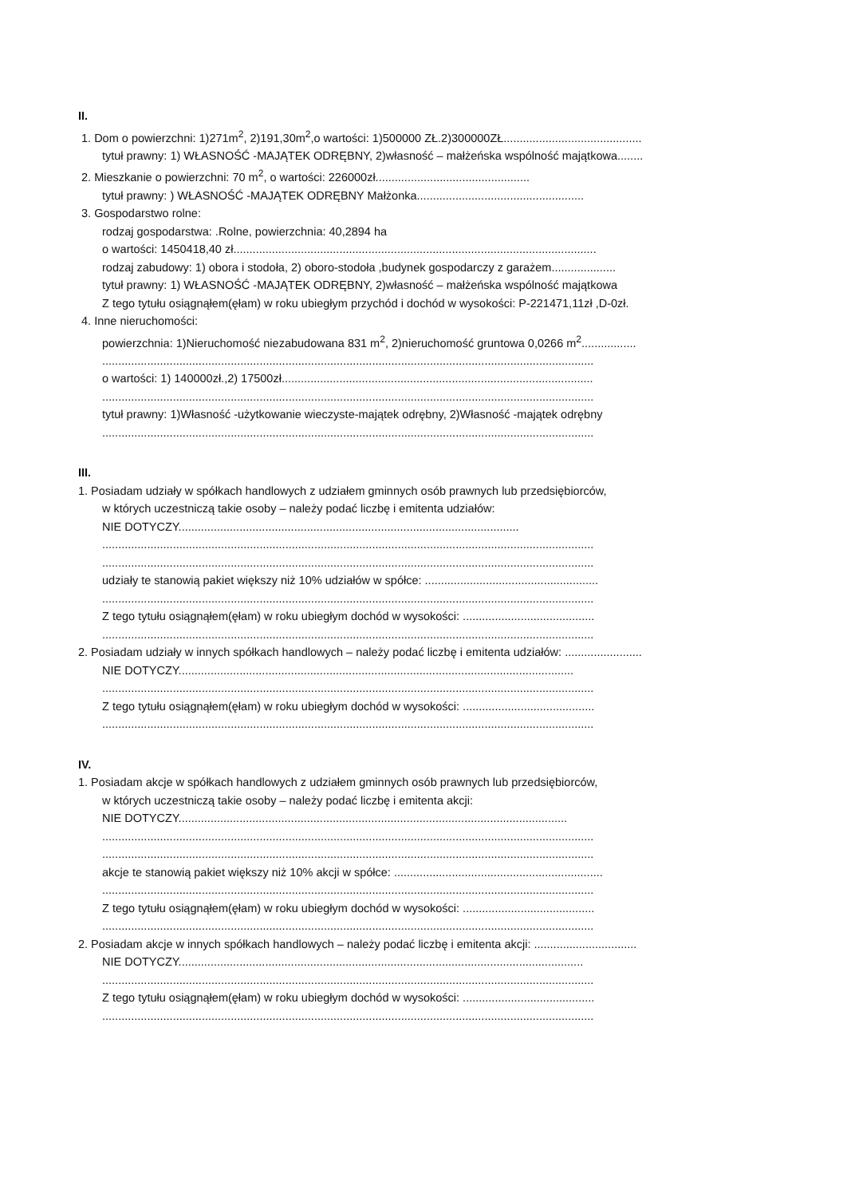II.
1. Dom o powierzchni: 1)271m<sup>2</sup>, 2)191,30m<sup>2</sup>,o wartości: 1)500000 ZŁ.2)300000ZŁ...........................................
tytuł prawny: 1) WŁASNOŚĆ -MAJĄTEK ODRĘBNY, 2)własność – małżeńska wspólność majątkowa........
2. Mieszkanie o powierzchni: 70 m<sup>2</sup>, o wartości: 226000zł................................................
tytuł prawny: ) WŁASNOŚĆ -MAJĄTEK ODRĘBNY Małżonka....................................................
3. Gospodarstwo rolne:
rodzaj gospodarstwa: .Rolne, powierzchnia: 40,2894 ha
o wartości: 1450418,40 zł.................................................................................................................
rodzaj zabudowy: 1) obora i stodoła, 2) oboro-stodoła ,budynek gospodarczy z garażem....................
tytuł prawny: 1) WŁASNOŚĆ -MAJĄTEK ODRĘBNY, 2)własność – małżeńska wspólność majątkowa
Z tego tytułu osiągnąłem(ęłam) w roku ubiegłym przychód i dochód w wysokości: P-221471,11zł ,D-0zł.
4. Inne nieruchomości:
powierzchnia: 1)Nieruchomość niezabudowana 831 m<sup>2</sup>, 2)nieruchomość gruntowa 0,0266 m<sup>2</sup>.................
.........................................................................................................................................................
o wartości: 1) 140000zł.,2) 17500zł.................................................................................................
.........................................................................................................................................................
tytuł prawny: 1)Własność -użytkowanie wieczyste-majątek odrębny, 2)Własność -majątek odrębny
.........................................................................................................................................................
III.
1. Posiadam udziały w spółkach handlowych z udziałem gminnych osób prawnych lub przedsiębiorców,
w których uczestniczą takie osoby – należy podać liczbę i emitenta udziałów:
NIE DOTYCZY..........................................................................................................
.........................................................................................................................................................
.........................................................................................................................................................
udziały te stanowią pakiet większy niż 10% udziałów w spółce: ......................................................
.........................................................................................................................................................
Z tego tytułu osiągnąłem(ęłam) w roku ubiegłym dochód w wysokości: .........................................
.........................................................................................................................................................
2. Posiadam udziały w innych spółkach handlowych – należy podać liczbę i emitenta udziałów: ........................
NIE DOTYCZY...........................................................................................................................
.........................................................................................................................................................
Z tego tytułu osiągnąłem(ęłam) w roku ubiegłym dochód w wysokości: .........................................
.........................................................................................................................................................
IV.
1. Posiadam akcje w spółkach handlowych z udziałem gminnych osób prawnych lub przedsiębiorców,
w których uczestniczą takie osoby – należy podać liczbę i emitenta akcji:
NIE DOTYCZY.........................................................................................................................
.........................................................................................................................................................
.........................................................................................................................................................
akcje te stanowią pakiet większy niż 10% akcji w spółce: .................................................................
.........................................................................................................................................................
Z tego tytułu osiągnąłem(ęłam) w roku ubiegłym dochód w wysokości: .........................................
.........................................................................................................................................................
2. Posiadam akcje w innych spółkach handlowych – należy podać liczbę i emitenta akcji: ................................
NIE DOTYCZY..............................................................................................................................
.........................................................................................................................................................
Z tego tytułu osiągnąłem(ęłam) w roku ubiegłym dochód w wysokości: .........................................
.........................................................................................................................................................